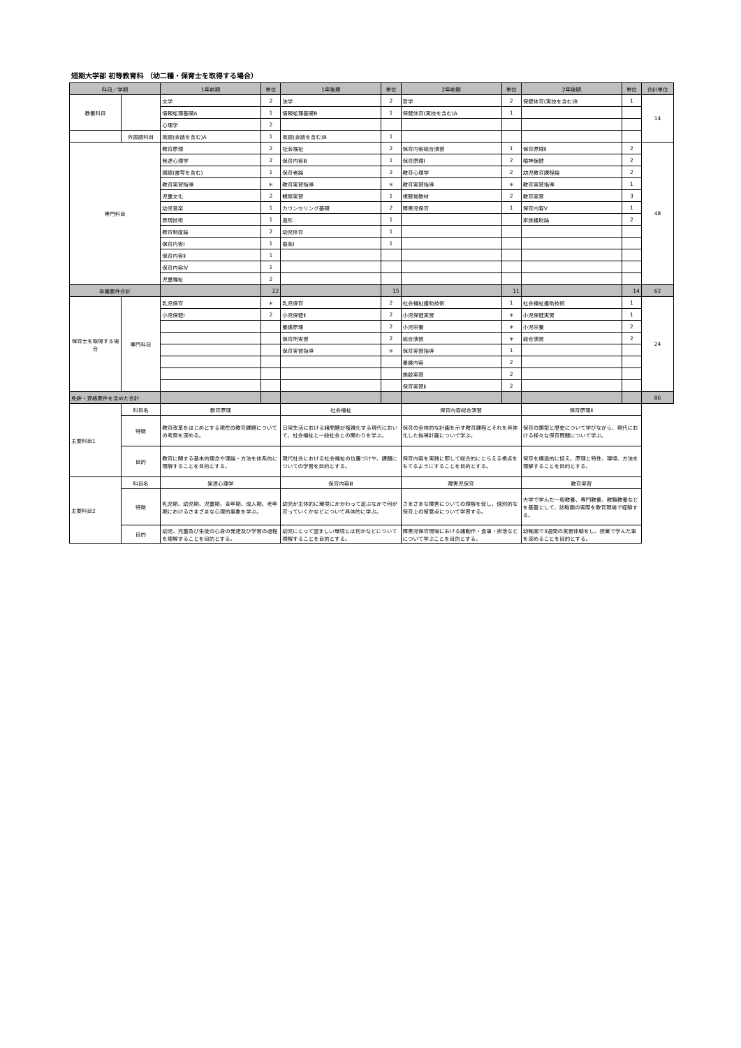短期大学部 初等教育科 （幼二種・保育士を取得する場合）
| 科目／学期 | | 1年前期 | 単位 | 1年後期 | 単位 | 2年前期 | 単位 | 2年後期 | 単位 | 合計単位 |
| --- | --- | --- | --- | --- | --- | --- | --- | --- | --- | --- |
| 教養科目 | | 文学 | 2 | 法学 | 2 | 哲学 | 2 | 保健体育(実技を含む)B | 1 | 14 |
| | | 情報処理基礎A | 1 | 情報処理基礎B | 1 | 保健体育(実技を含む)A | 1 | | | |
| | | 心理学 | 2 | | | | | | | |
| | 外国語科目 | 英語(会話を含む)A | 1 | 英語(会話を含む)B | 1 | | | | | |
| 専門科目 | | 教育原理 | 2 | 社会福祉 | 2 | 保育内容総合演習 | 1 | 保育原理Ⅱ | 2 | 48 |
| | | 発達心理学 | 2 | 保育内容Ⅲ | 1 | 保育原理Ⅰ | 2 | 精神保健 | 2 | |
| | | 国語(書写を含む) | 1 | 保育者論 | 2 | 教育心理学 | 2 | 幼児教育課程論 | 2 | |
| | | 教育実習指導 | ＊ | 教育実習指導 | ＊ | 教育実習指導 | ＊ | 教育実習指導 | 1 | |
| | | 児童文化 | 2 | 観察実習 | 1 | 視聴覚教材 | 2 | 教育実習 | 3 | |
| | | 幼児音楽 | 1 | カウンセリング基礎 | 2 | 障害児保育 | 1 | 保育内容Ⅴ | 1 | |
| | | 表現技術 | 1 | 造形 | 1 | | | 家族援助論 | 2 | |
| | | 教育制度論 | 2 | 幼児体育 | 1 | | | | | |
| | | 保育内容Ⅰ | 1 | 器楽Ⅰ | 1 | | | | | |
| | | 保育内容Ⅱ | 1 | | | | | | | |
| | | 保育内容Ⅳ | 1 | | | | | | | |
| | | 児童福祉 | 2 | | | | | | | |
| 卒業要件合計 | | | 22 | | 15 | | 11 | | 14 | 62 |
| 保育士を取得する場合 | 専門科目 | 乳児保育 | ＊ | 乳児保育 | 2 | 社会福祉援助技術 | 1 | 社会福祉援助技術 | 1 | 24 |
| | | 小児保健Ⅰ | 2 | 小児保健Ⅱ | 2 | 小児保健実習 | ＊ | 小児保健実習 | 1 | |
| | | | | 養護原理 | 2 | 小児栄養 | ＊ | 小児栄養 | 2 | |
| | | | | 保育所実習 | 2 | 総合演習 | ＊ | 総合演習 | 2 | |
| | | | | 保育実習指導 | ＊ | 保育実習指導 | 1 | | | |
| | | | | | | 養護内容 | 2 | | | |
| | | | | | | 施設実習 | 2 | | | |
| | | | | | | 保育実習Ⅱ | 2 | | | |
| 免許・資格要件を含めた合計 | | | | | | | | | | 86 |
| 主要科目1 | 科目名 | 教育原理 | | 社会福祉 | | 保育内容総合演習 | | 保育原理Ⅱ | | |
| | 特徴 | 教育改革をはじめとする現在の教育課題についての考察を深める。 | | 日常生活における諸問題が複雑化する現代において、社会福祉と一般社会との関わりを学ぶ。 | | 保育の全体的な計画を示す教育課程とそれを具体化した指導計画について学ぶ。 | | 保育の類型と歴史について学びながら、現代における様々な保育問題について学ぶ。 | | |
| | 目的 | 教育に関する基本的理念や理論・方法を体系的に理解することを目的とする。 | | 現代社会における社会福祉の位置づけや、課題についての学習を目的とする。 | | 保育内容を実践に即して総合的にとらえる視点をもてるようにすることを目的とする。 | | 保育を構造的に捉え、原理と特性、環境、方法を理解することを目的とする。 | | |
| 主要科目2 | 科目名 | 発達心理学 | | 保育内容Ⅲ | | 障害児保育 | | 教育実習 | | |
| | 特徴 | 乳児期、幼児期、児童期、青年期、成人期、老年期におけるさまざまな心理的事象を学ぶ。 | | 幼児が主体的に環境にかかわって遊ぶなかで何が育っていくかなどについて具体的に学ぶ。 | | さまざまな障害についての理解を促し、個別的な保育上の留意点について学習する。 | | 大学で学んだ一般教養、専門教養、教職教養などを基盤として、幼稚園の実際を教育現場で経験する。 | | |
| | 目的 | 幼児、児童及び生徒の心身の発達及び学習の過程を理解することを目的とする。 | | 幼児にとって望ましい環境とは何かなどについて理解することを目的とする。 | | 障害児保育現場における諸動作・食事・排泄などについて学ぶことを目的とする。 | | 幼稚園で3週間の実習体験をし、授業で学んだ事を深めることを目的とする。 | | |